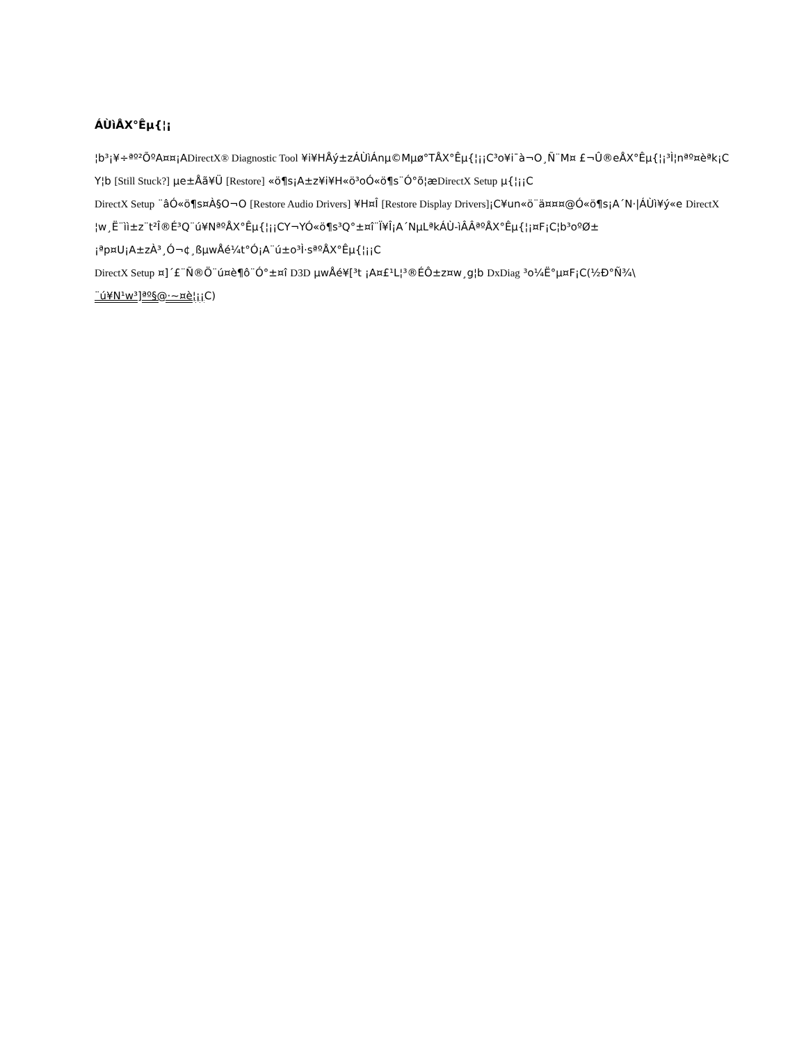ÁÙìÅX°Êµ{¦¡
¦b³¡¥÷ªº²ÕºA¤¤¡ADirectX® Diagnostic Tool ¥i¥HÅý±zÁÙìÁnµ©Mµø°TÅX°Êµ{¦¡¡C³o¥i¯à¬O¸Ñ¨M¤ £¬Û®eÅX°Êµ{¦¡³Ì¦nªº¤èªk¡C
Y¦b [Still Stuck?] µe±Åã¥Ü [Restore] «ö¶s¡A±z¥i¥H«ö³oÓ«ö¶s¨Ó°õ¦æDirectX Setup µ{¦¡¡C
DirectX Setup ¨âÓ«ö¶s¤À§O¬O [Restore Audio Drivers] ¥H¤Î [Restore Display Drivers]¡C¥un«ö¨ä¤¤¤@Ó«ö¶s¡A´N·|ÁÙì¥ý«e DirectX ¦w¸Ë¨ìì±z¨t²Î®É³Q¨ú¥NªºÅX°Êµ{¦¡¡CY¬YÓ«ö¶s³Q°±¤î¨Ï¥Î¡A´NµLªkÁÙ-ìÂÂªºÅX°Êµ{¦¡¤F¡C¦b³oºØ±¡ªp¤U¡A±zÀ³¸Ó¬¢¸ßµwÅé¼t°Ó¡A¨ú±o³Ì·sªºÅX°Êµ{¦¡¡C
DirectX Setup ¤]´£¨Ñ®Ö¨ú¤è¶ô¨Ó°±¤î D3D µwÅé¥[³t ¡A¤£¹L¦³®ÉÔ±z¤w¸g¦b DxDiag ³o¼Ë°µ¤F¡C(½Ð°Ñ¾\ ¨ú¥N¹w³]ªº§@·~¤è¦¡¡C)